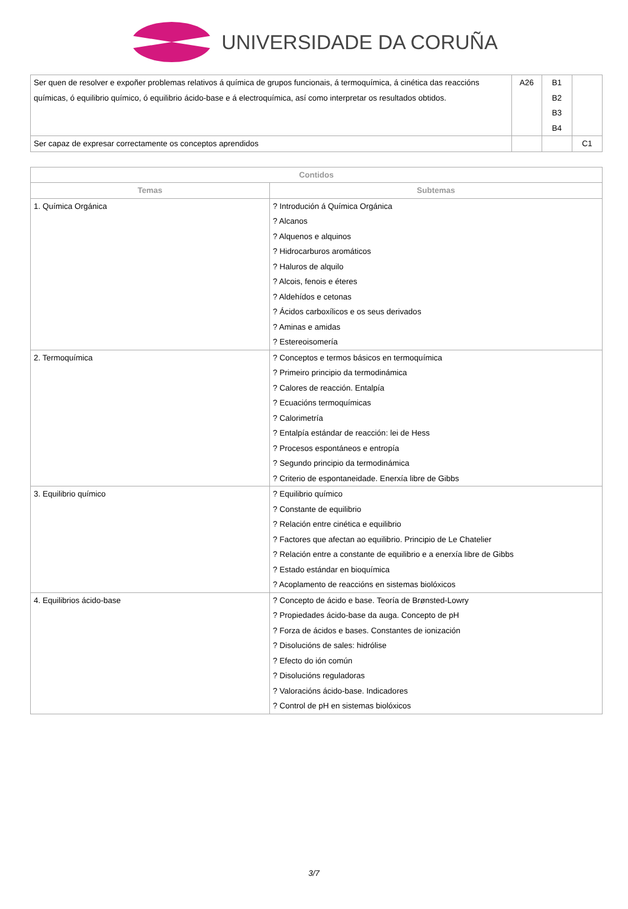UNIVERSIDADE DA CORUÑA
| Ser quen de resolver e expoñer problemas relativos á química de grupos funcionais, á termoquímica, á cinética das reaccións químicas, ó equilibrio químico, ó equilibrio ácido-base e á electroquímica, así como interpretar os resultados obtidos. | A26 | B1 B2 B3 B4 | |
| Ser capaz de expresar correctamente os conceptos aprendidos | | | C1 |
| Contidos | |
| --- | --- |
| Temas | Subtemas |
| 1. Química Orgánica | ? Introdución á Química Orgánica ? Alcanos ? Alquenos e alquinos ? Hidrocarburos aromáticos ? Haluros de alquilo ? Alcois, fenois e éteres ? Aldehídos e cetonas ? Ácidos carboxílicos e os seus derivados ? Aminas e amidas ? Estereoisomería |
| 2. Termoquímica | ? Conceptos e termos básicos en termoquímica ? Primeiro principio da termodinámica ? Calores de reacción. Entalpía ? Ecuacións termoquímicas ? Calorimetría ? Entalpía estándar de reacción: lei de Hess ? Procesos espontáneos e entropía ? Segundo principio da termodinámica ? Criterio de espontaneidade. Enerxía libre de Gibbs |
| 3. Equilibrio químico | ? Equilibrio químico ? Constante de equilibrio ? Relación entre cinética e equilibrio ? Factores que afectan ao equilibrio. Principio de Le Chatelier ? Relación entre a constante de equilibrio e a enerxía libre de Gibbs ? Estado estándar en bioquímica ? Acoplamento de reaccións en sistemas biolóxicos |
| 4. Equilibrios ácido-base | ? Concepto de ácido e base. Teoría de Brønsted-Lowry ? Propiedades ácido-base da auga. Concepto de pH ? Forza de ácidos e bases. Constantes de ionización ? Disolucións de sales: hidrólise ? Efecto do ión común ? Disolucións reguladoras ? Valoracións ácido-base. Indicadores ? Control de pH en sistemas biolóxicos |
3/7